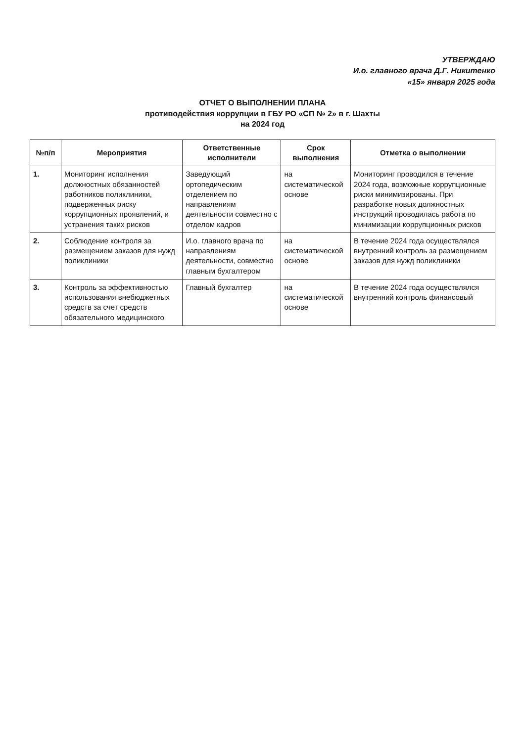УТВЕРЖДАЮ
И.о. главного врача Д.Г. Никитенко
«15» января 2025 года
ОТЧЕТ О ВЫПОЛНЕНИИ ПЛАНА
противодействия коррупции в ГБУ РО «СП № 2» в г. Шахты
на 2024 год
| №п/п | Мероприятия | Ответственные исполнители | Срок выполнения | Отметка о выполнении |
| --- | --- | --- | --- | --- |
| 1. | Мониторинг исполнения должностных обязанностей работников поликлиники, подверженных риску коррупционных проявлений, и устранения таких рисков | Заведующий ортопедическим отделением по направлениям деятельности совместно с отделом кадров | на систематической основе | Мониторинг проводился в течение 2024 года, возможные коррупционные риски минимизированы. При разработке новых должностных инструкций проводилась работа по минимизации коррупционных рисков |
| 2. | Соблюдение контроля за размещением заказов для нужд поликлиники | И.о. главного врача по направлениям деятельности, совместно главным бухгалтером | на систематической основе | В течение 2024 года осуществлялся внутренний контроль за размещением заказов для нужд поликлиники |
| 3. | Контроль за эффективностью использования внебюджетных средств за счет средств обязательного медицинского | Главный бухгалтер | на систематической основе | В течение 2024 года осуществлялся внутренний контроль финансовый |